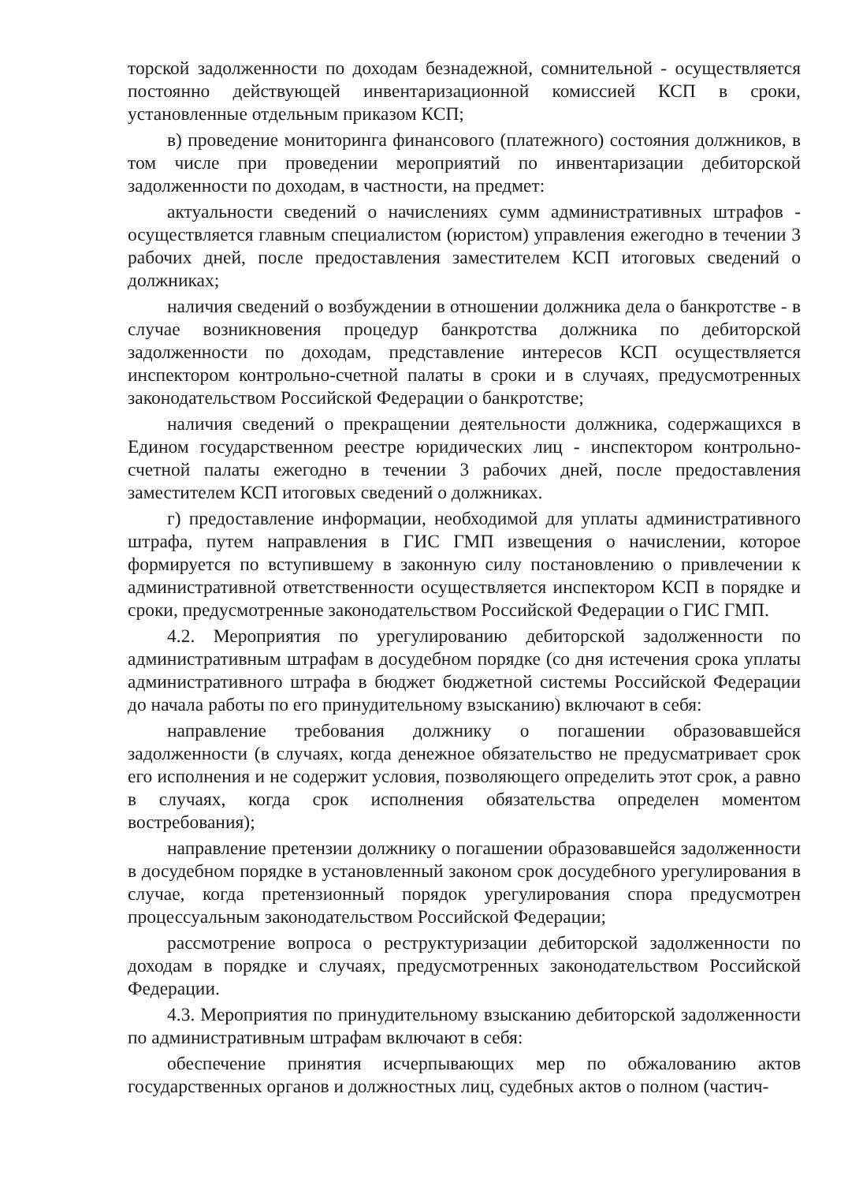торской задолженности по доходам безнадежной, сомнительной - осуществляется постоянно действующей инвентаризационной комиссией КСП в сроки, установленные отдельным приказом КСП;
в) проведение мониторинга финансового (платежного) состояния должников, в том числе при проведении мероприятий по инвентаризации дебиторской задолженности по доходам, в частности, на предмет:
актуальности сведений о начислениях сумм административных штрафов - осуществляется главным специалистом (юристом) управления ежегодно в течении 3 рабочих дней, после предоставления заместителем КСП итоговых сведений о должниках;
наличия сведений о возбуждении в отношении должника дела о банкротстве - в случае возникновения процедур банкротства должника по дебиторской задолженности по доходам, представление интересов КСП осуществляется инспектором контрольно-счетной палаты в сроки и в случаях, предусмотренных законодательством Российской Федерации о банкротстве;
наличия сведений о прекращении деятельности должника, содержащихся в Едином государственном реестре юридических лиц - инспектором контрольно-счетной палаты ежегодно в течении 3 рабочих дней, после предоставления заместителем КСП итоговых сведений о должниках.
г) предоставление информации, необходимой для уплаты административного штрафа, путем направления в ГИС ГМП извещения о начислении, которое формируется по вступившему в законную силу постановлению о привлечении к административной ответственности осуществляется инспектором КСП в порядке и сроки, предусмотренные законодательством Российской Федерации о ГИС ГМП.
4.2. Мероприятия по урегулированию дебиторской задолженности по административным штрафам в досудебном порядке (со дня истечения срока уплаты административного штрафа в бюджет бюджетной системы Российской Федерации до начала работы по его принудительному взысканию) включают в себя:
направление требования должнику о погашении образовавшейся задолженности (в случаях, когда денежное обязательство не предусматривает срок его исполнения и не содержит условия, позволяющего определить этот срок, а равно в случаях, когда срок исполнения обязательства определен моментом востребования);
направление претензии должнику о погашении образовавшейся задолженности в досудебном порядке в установленный законом срок досудебного урегулирования в случае, когда претензионный порядок урегулирования спора предусмотрен процессуальным законодательством Российской Федерации;
рассмотрение вопроса о реструктуризации дебиторской задолженности по доходам в порядке и случаях, предусмотренных законодательством Российской Федерации.
4.3. Мероприятия по принудительному взысканию дебиторской задолженности по административным штрафам включают в себя:
обеспечение принятия исчерпывающих мер по обжалованию актов государственных органов и должностных лиц, судебных актов о полном (частич-